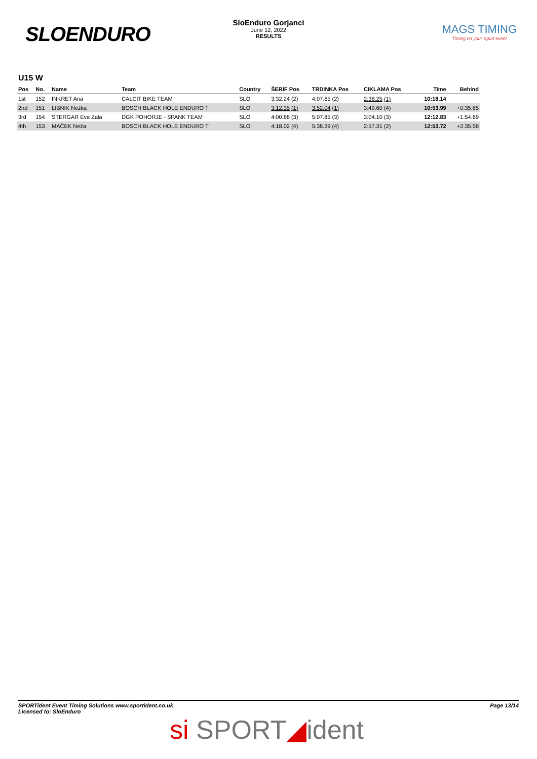SLOENDURO
SloEnduro Gorjanci
June 12, 2022
RESULTS
MAGS TIMING
Timing on your Sport event
U15 W
| Pos | No. | Name | Team | Country | ŠERIF Pos | TRDINKA Pos | CIKLAMA Pos | Time | Behind |
| --- | --- | --- | --- | --- | --- | --- | --- | --- | --- |
| 1st | 152 | INKRET Ana | CALCIT BIKE TEAM | SLO | 3:32.24 (2) | 4:07.65 (2) | 2:38.25 (1) | 10:18.14 | |
| 2nd | 151 | LIBNIK Nežka | BOSCH BLACK HOLE ENDURO T | SLO | 3:12.35 (1) | 3:52.04 (1) | 3:49.60 (4) | 10:53.99 | +0:35.85 |
| 3rd | 154 | STERGAR Eva Zala | DGK POHORJE - SPANK TEAM | SLO | 4:00.88 (3) | 5:07.85 (3) | 3:04.10 (3) | 12:12.83 | +1:54.69 |
| 4th | 153 | MAČEK Neža | BOSCH BLACK HOLE ENDURO T | SLO | 4:18.02 (4) | 5:38.39 (4) | 2:57.31 (2) | 12:53.72 | +2:35.58 |
SPORTident Event Timing Solutions www.sportident.co.uk
Licensed to: SloEnduro
Page 13/14
si SPORT◢ident